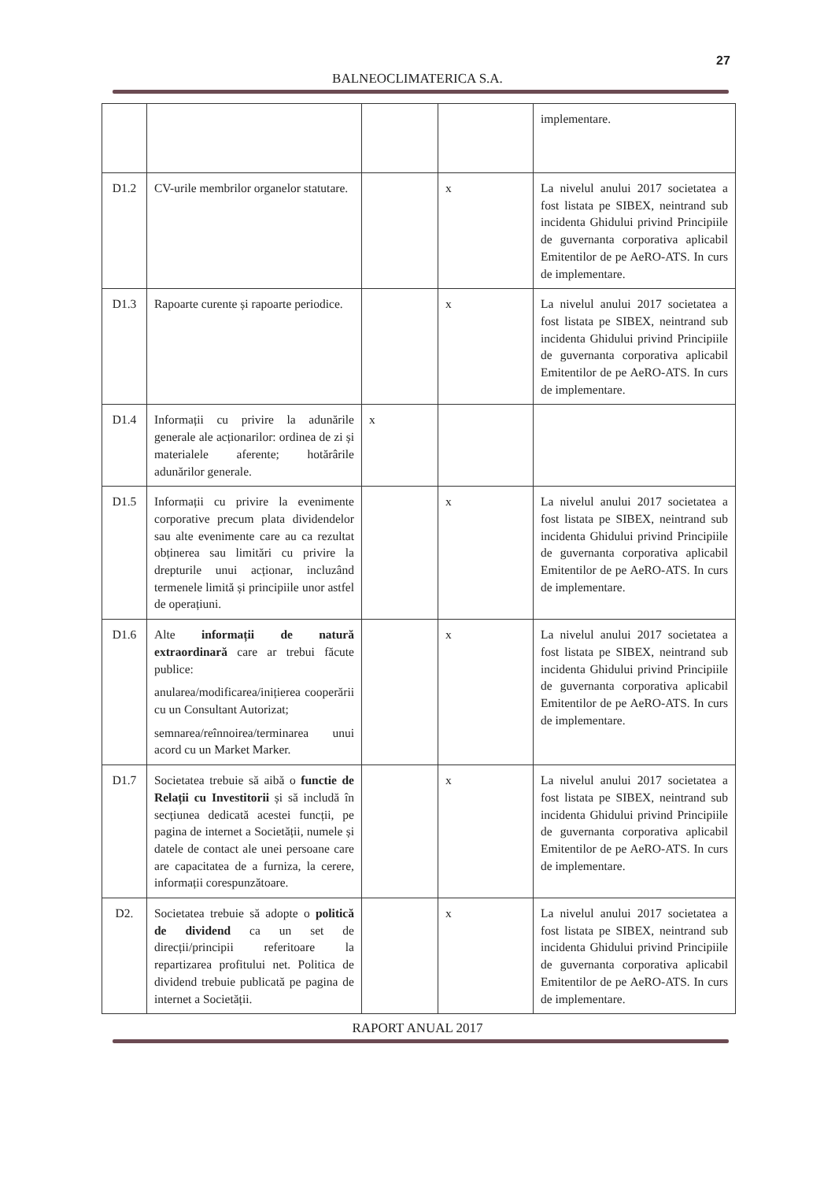27
BALNEOCLIMATERICA S.A.
| | | | | implementare. |
| D1.2 | CV-urile membrilor organelor statutare. | | x | La nivelul anului 2017 societatea a fost listata pe SIBEX, neintrand sub incidenta Ghidului privind Principiile de guvernanta corporativa aplicabil Emitentilor de pe AeRO-ATS. In curs de implementare. |
| D1.3 | Rapoarte curente și rapoarte periodice. | | x | La nivelul anului 2017 societatea a fost listata pe SIBEX, neintrand sub incidenta Ghidului privind Principiile de guvernanta corporativa aplicabil Emitentilor de pe AeRO-ATS. In curs de implementare. |
| D1.4 | Informații cu privire la adunările generale ale acționarilor: ordinea de zi și materialele aferente; hotărârile adunărilor generale. | x | | |
| D1.5 | Informații cu privire la evenimente corporative precum plata dividendelor sau alte evenimente care au ca rezultat obținerea sau limitări cu privire la drepturile unui acționar, incluzând termenele limită și principiile unor astfel de operațiuni. | | x | La nivelul anului 2017 societatea a fost listata pe SIBEX, neintrand sub incidenta Ghidului privind Principiile de guvernanta corporativa aplicabil Emitentilor de pe AeRO-ATS. In curs de implementare. |
| D1.6 | Alte informații de natură extraordinară care ar trebui făcute publice: anularea/modificarea/inițierea cooperării cu un Consultant Autorizat; semnarea/reînnoirea/terminarea unui acord cu un Market Marker. | | x | La nivelul anului 2017 societatea a fost listata pe SIBEX, neintrand sub incidenta Ghidului privind Principiile de guvernanta corporativa aplicabil Emitentilor de pe AeRO-ATS. In curs de implementare. |
| D1.7 | Societatea trebuie să aibă o functie de Relații cu Investitorii și să includă în secțiunea dedicată acestei funcții, pe pagina de internet a Societății, numele și datele de contact ale unei persoane care are capacitatea de a furniza, la cerere, informații corespunzătoare. | | x | La nivelul anului 2017 societatea a fost listata pe SIBEX, neintrand sub incidenta Ghidului privind Principiile de guvernanta corporativa aplicabil Emitentilor de pe AeRO-ATS. In curs de implementare. |
| D2. | Societatea trebuie să adopte o politică de dividend ca un set de direcții/principii referitoare la repartizarea profitului net. Politica de dividend trebuie publicată pe pagina de internet a Societății. | | x | La nivelul anului 2017 societatea a fost listata pe SIBEX, neintrand sub incidenta Ghidului privind Principiile de guvernanta corporativa aplicabil Emitentilor de pe AeRO-ATS. In curs de implementare. |
RAPORT ANUAL 2017